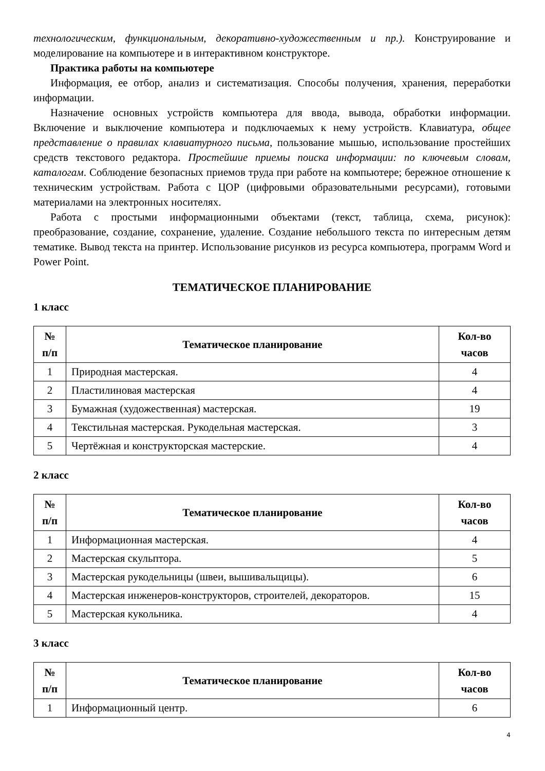технологическим, функциональным, декоративно-художественным и пр.). Конструирование и моделирование на компьютере и в интерактивном конструкторе.
Практика работы на компьютере
Информация, ее отбор, анализ и систематизация. Способы получения, хранения, переработки информации.
Назначение основных устройств компьютера для ввода, вывода, обработки информации. Включение и выключение компьютера и подключаемых к нему устройств. Клавиатура, общее представление о правилах клавиатурного письма, пользование мышью, использование простейших средств текстового редактора. Простейшие приемы поиска информации: по ключевым словам, каталогам. Соблюдение безопасных приемов труда при работе на компьютере; бережное отношение к техническим устройствам. Работа с ЦОР (цифровыми образовательными ресурсами), готовыми материалами на электронных носителях.
Работа с простыми информационными объектами (текст, таблица, схема, рисунок): преобразование, создание, сохранение, удаление. Создание небольшого текста по интересным детям тематике. Вывод текста на принтер. Использование рисунков из ресурса компьютера, программ Word и Power Point.
ТЕМАТИЧЕСКОЕ ПЛАНИРОВАНИЕ
1 класс
| № п/п | Тематическое планирование | Кол-во часов |
| --- | --- | --- |
| 1 | Природная мастерская. | 4 |
| 2 | Пластилиновая мастерская | 4 |
| 3 | Бумажная (художественная) мастерская. | 19 |
| 4 | Текстильная мастерская. Рукодельная мастерская. | 3 |
| 5 | Чертёжная и конструкторская мастерские. | 4 |
2 класс
| № п/п | Тематическое планирование | Кол-во часов |
| --- | --- | --- |
| 1 | Информационная мастерская. | 4 |
| 2 | Мастерская скульптора. | 5 |
| 3 | Мастерская рукодельницы (швеи, вышивальщицы). | 6 |
| 4 | Мастерская инженеров-конструкторов, строителей, декораторов. | 15 |
| 5 | Мастерская кукольника. | 4 |
3 класс
| № п/п | Тематическое планирование | Кол-во часов |
| --- | --- | --- |
| 1 | Информационный центр. | 6 |
4